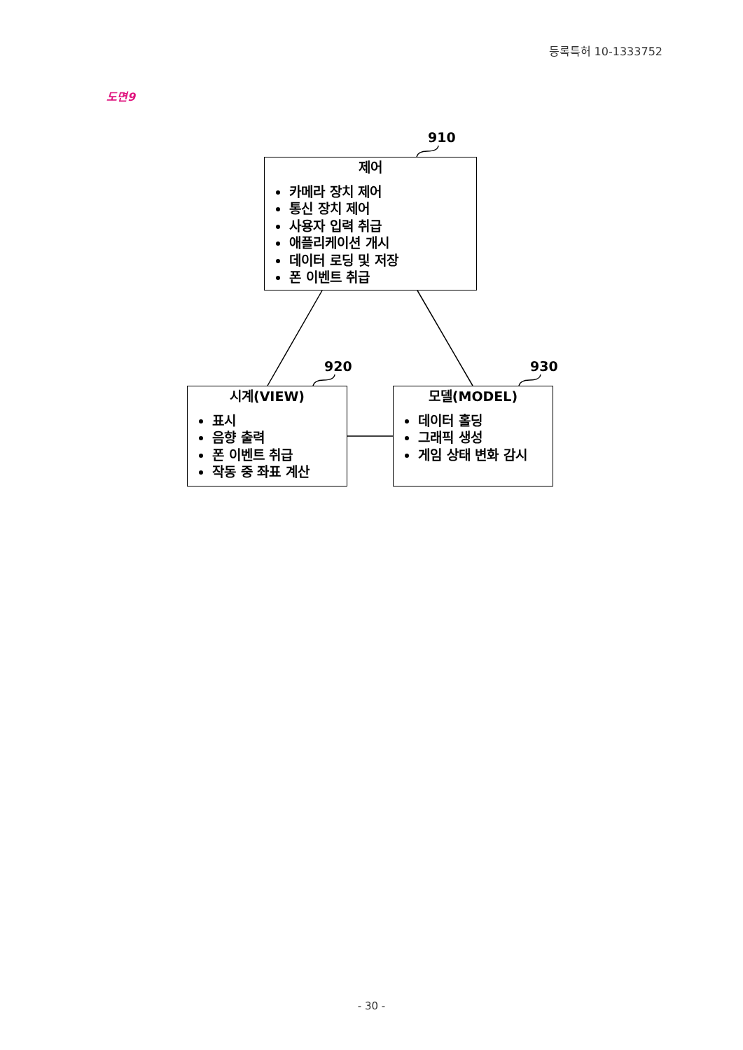등록특허 10-1333752
도면9
910
제어
카메라 장치 제어
통신 장치 제어
사용자 입력 취급
애플리케이션 개시
데이터 로딩 및 저장
폰 이벤트 취급
920 930
시계(VIEW)
표시
음향 출력
폰 이벤트 취급
작동 중 좌표 계산
모델(MODEL)
데이터 홀딩
그래픽 생성
게임 상태 변화 감시
- 30 -